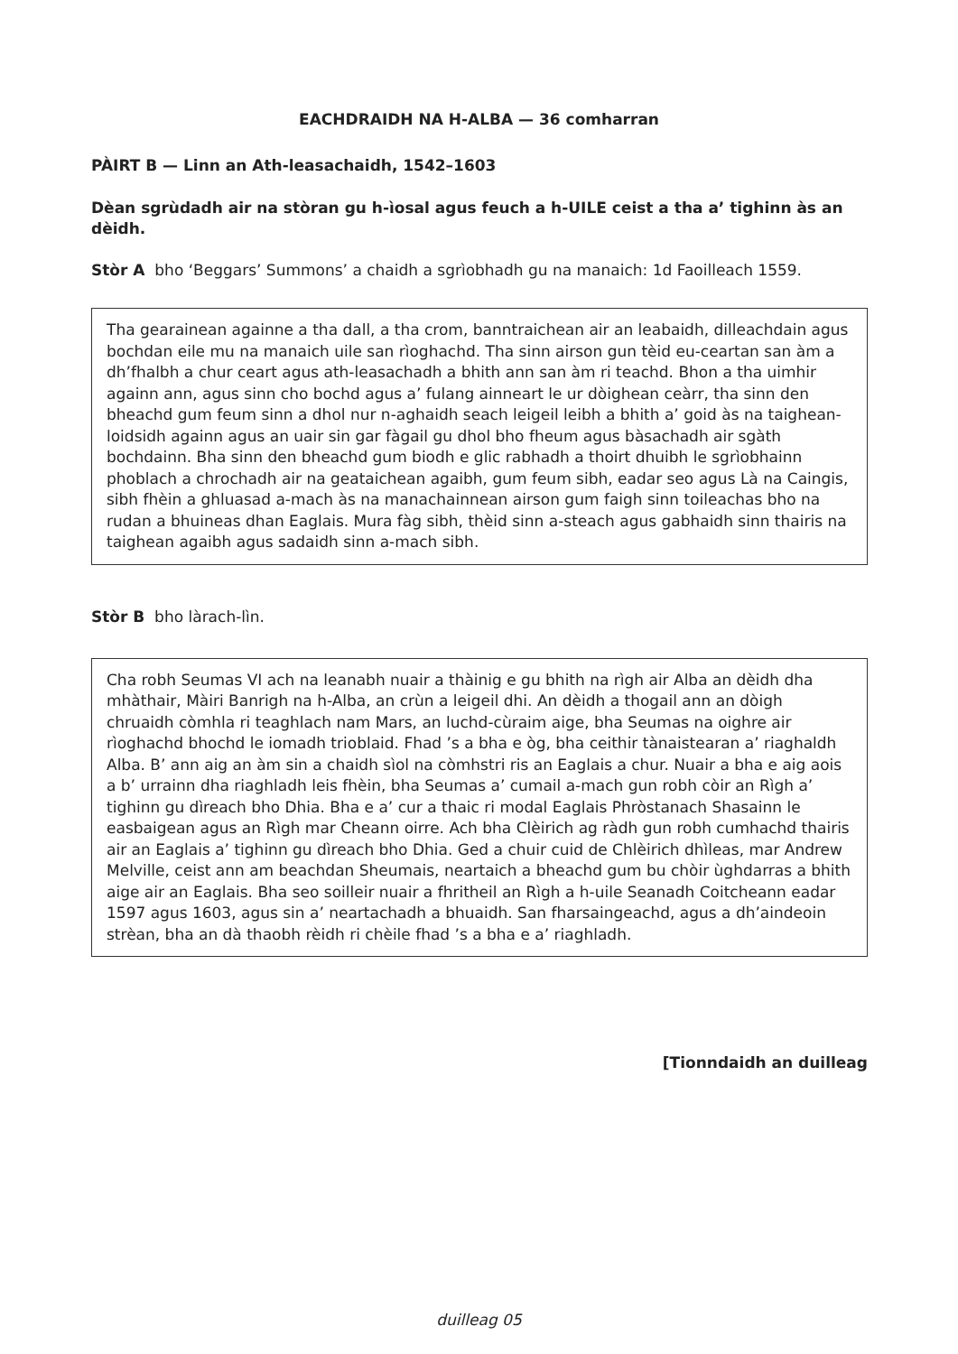EACHDRAIDH NA H-ALBA — 36 comharran
PÀIRT B — Linn an Ath-leasachaidh, 1542–1603
Dèan sgrùdadh air na stòran gu h-ìosal agus feuch a h-UILE ceist a tha a’ tighinn às an dèidh.
Stòr A bho ‘Beggars’ Summons’ a chaidh a sgrìobhadh gu na manaich: 1d Faoilleach 1559.
Tha gearainean againne a tha dall, a tha crom, banntraichean air an leabaidh, dilleachdain agus bochdan eile mu na manaich uile san rìoghachd. Tha sinn airson gun tèid eu-ceartan san àm a dh’fhalbh a chur ceart agus ath-leasachadh a bhith ann san àm ri teachd. Bhon a tha uimhir againn ann, agus sinn cho bochd agus a’ fulang ainneart le ur dòighean ceàrr, tha sinn den bheachd gum feum sinn a dhol nur n-aghaidh seach leigeil leibh a bhith a’ goid às na taighean-loidsidh againn agus an uair sin gar fàgail gu dhol bho fheum agus bàsachadh air sgàth bochdainn. Bha sinn den bheachd gum biodh e glic rabhadh a thoirt dhuibh le sgrìobhainn phoblach a chrochadh air na geataichean agaibh, gum feum sibh, eadar seo agus Là na Caingis, sibh fhèin a ghluasad a-mach às na manachainnean airson gum faigh sinn toileachas bho na rudan a bhuineas dhan Eaglais. Mura fàg sibh, thèid sinn a-steach agus gabhaidh sinn thairis na taighean agaibh agus sadaidh sinn a-mach sibh.
Stòr B bho làrach-lìn.
Cha robh Seumas VI ach na leanabh nuair a thàinig e gu bhith na rìgh air Alba an dèidh dha mhàthair, Màiri Banrigh na h-Alba, an crùn a leigeil dhi. An dèidh a thogail ann an dòigh chruaidh còmhla ri teaghlach nam Mars, an luchd-cùraim aige, bha Seumas na oighre air rìoghachd bhochd le iomadh trioblaid. Fhad ’s a bha e òg, bha ceithir tànaistearan a’ riaghaldh Alba. B’ ann aig an àm sin a chaidh sìol na còmhstri ris an Eaglais a chur. Nuair a bha e aig aois a b’ urrainn dha riaghladh leis fhèin, bha Seumas a’ cumail a-mach gun robh còir an Rìgh a’ tighinn gu dìreach bho Dhia. Bha e a’ cur a thaic ri modal Eaglais Phròstanach Shasainn le easbaigean agus an Rìgh mar Cheann oirre. Ach bha Clèirich ag ràdh gun robh cumhachd thairis air an Eaglais a’ tighinn gu dìreach bho Dhia. Ged a chuir cuid de Chlèirich dhìleas, mar Andrew Melville, ceist ann am beachdan Sheumais, neartaich a bheachd gum bu chòir ùghdarras a bhith aige air an Eaglais. Bha seo soilleir nuair a fhritheil an Rìgh a h-uile Seanadh Coitcheann eadar 1597 agus 1603, agus sin a’ neartachadh a bhuaidh. San fharsaingeachd, agus a dh’aindeoin strèan, bha an dà thaobh rèidh ri chèile fhad ’s a bha e a’ riaghladh.
[Tionndaidh an duilleag
duilleag 05